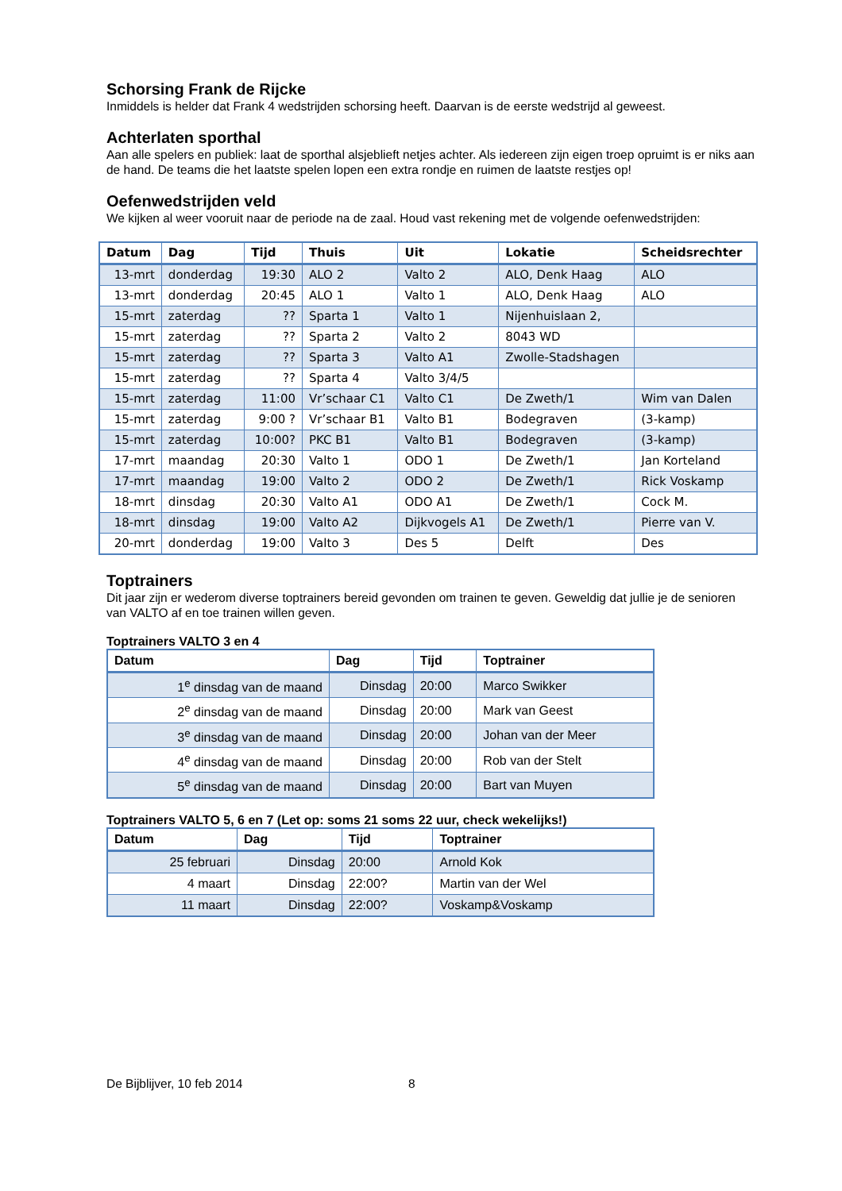Schorsing Frank de Rijcke
Inmiddels is helder dat Frank 4 wedstrijden schorsing heeft. Daarvan is de eerste wedstrijd al geweest.
Achterlaten sporthal
Aan alle spelers en publiek: laat de sporthal alsjeblieft netjes achter. Als iedereen zijn eigen troep opruimt is er niks aan de hand. De teams die het laatste spelen lopen een extra rondje en ruimen de laatste restjes op!
Oefenwedstrijden veld
We kijken al weer vooruit naar de periode na de zaal. Houd vast rekening met de volgende oefenwedstrijden:
| Datum | Dag | Tijd | Thuis | Uit | Lokatie | Scheidsrechter |
| --- | --- | --- | --- | --- | --- | --- |
| 13-mrt | donderdag | 19:30 | ALO 2 | Valto 2 | ALO, Denk Haag | ALO |
| 13-mrt | donderdag | 20:45 | ALO 1 | Valto 1 | ALO, Denk Haag | ALO |
| 15-mrt | zaterdag | ?? | Sparta 1 | Valto 1 | Nijenhuislaan 2, | |
| 15-mrt | zaterdag | ?? | Sparta 2 | Valto 2 | 8043 WD | |
| 15-mrt | zaterdag | ?? | Sparta 3 | Valto A1 | Zwolle-Stadshagen | |
| 15-mrt | zaterdag | ?? | Sparta 4 | Valto 3/4/5 | | |
| 15-mrt | zaterdag | 11:00 | Vr’schaar C1 | Valto C1 | De Zweth/1 | Wim van Dalen |
| 15-mrt | zaterdag | 9:00 ? | Vr’schaar B1 | Valto B1 | Bodegraven | (3-kamp) |
| 15-mrt | zaterdag | 10:00? | PKC B1 | Valto B1 | Bodegraven | (3-kamp) |
| 17-mrt | maandag | 20:30 | Valto 1 | ODO 1 | De Zweth/1 | Jan Korteland |
| 17-mrt | maandag | 19:00 | Valto 2 | ODO 2 | De Zweth/1 | Rick Voskamp |
| 18-mrt | dinsdag | 20:30 | Valto A1 | ODO A1 | De Zweth/1 | Cock M. |
| 18-mrt | dinsdag | 19:00 | Valto A2 | Dijkvogels A1 | De Zweth/1 | Pierre van V. |
| 20-mrt | donderdag | 19:00 | Valto 3 | Des 5 | Delft | Des |
Toptrainers
Dit jaar zijn er wederom diverse toptrainers bereid gevonden om trainen te geven. Geweldig dat jullie je de senioren van VALTO af en toe trainen willen geven.
Toptrainers VALTO 3 en 4
| Datum | Dag | Tijd | Toptrainer |
| --- | --- | --- | --- |
| 1<sup>e</sup> dinsdag van de maand | Dinsdag | 20:00 | Marco Swikker |
| 2<sup>e</sup> dinsdag van de maand | Dinsdag | 20:00 | Mark van Geest |
| 3<sup>e</sup> dinsdag van de maand | Dinsdag | 20:00 | Johan van der Meer |
| 4<sup>e</sup> dinsdag van de maand | Dinsdag | 20:00 | Rob van der Stelt |
| 5<sup>e</sup> dinsdag van de maand | Dinsdag | 20:00 | Bart van Muyen |
Toptrainers VALTO 5, 6 en 7 (Let op: soms 21 soms 22 uur, check wekelijks!)
| Datum | Dag | Tijd | Toptrainer |
| --- | --- | --- | --- |
| 25 februari | Dinsdag | 20:00 | Arnold Kok |
| 4 maart | Dinsdag | 22:00? | Martin van der Wel |
| 11 maart | Dinsdag | 22:00? | Voskamp&Voskamp |
De Bijblijver, 10 feb 2014 8